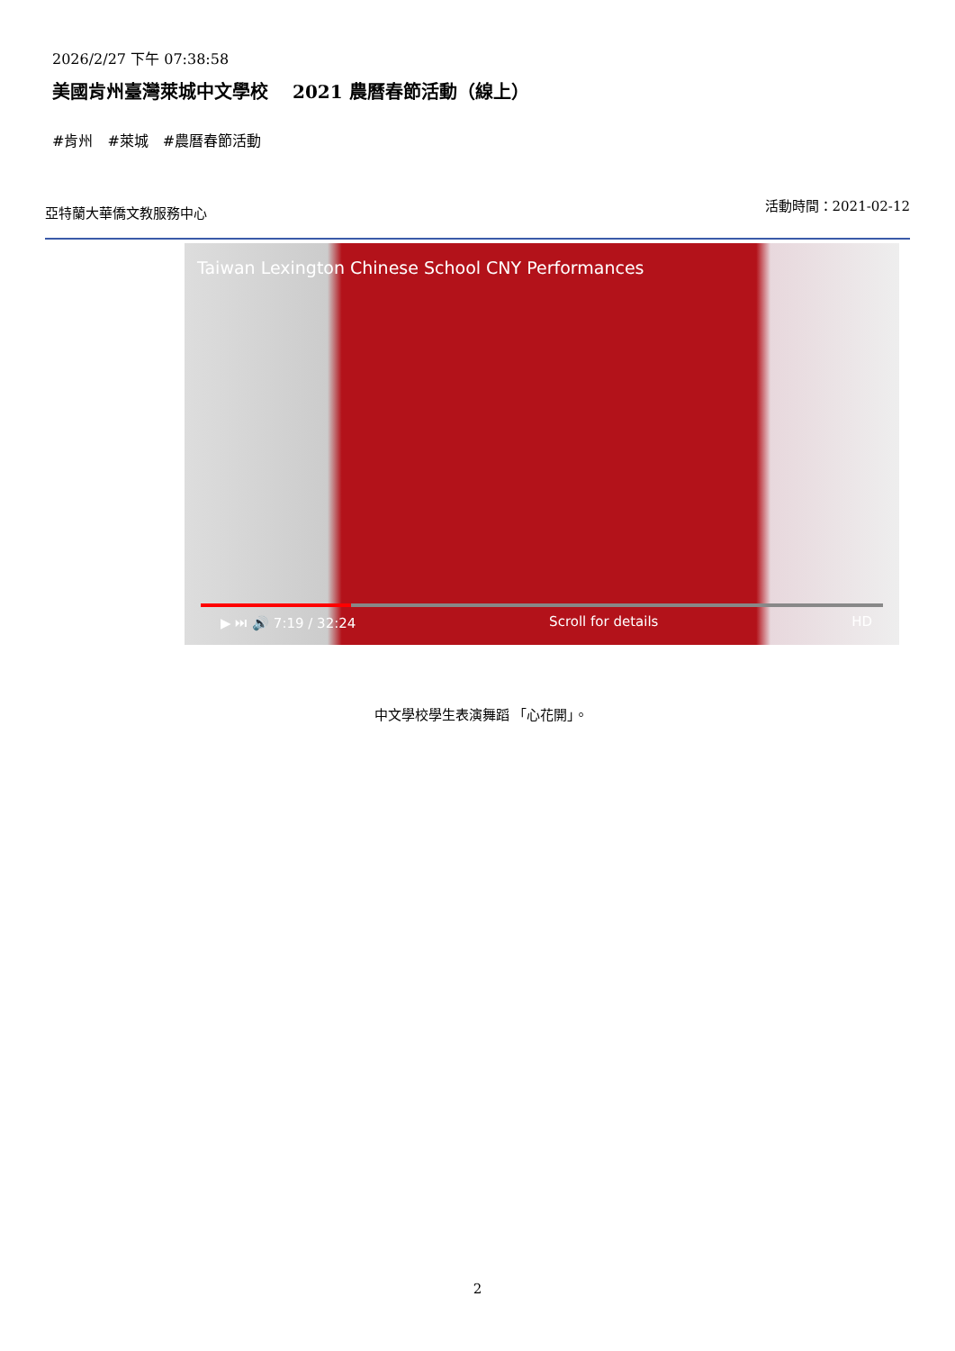2026/2/27 下午 07:38:58
美國肯州臺灣萊城中文學校　 2021 農曆春節活動（線上）
#肯州　#萊城　#農曆春節活動
亞特蘭大華僑文教服務中心 活動時間：2021-02-12
Taiwan Lexington Chinese School CNY Performances
▶ ⏭ 🔊 7:19 / 32:24 Scroll for details HD
中文學校學生表演舞蹈 「心花開」。
2